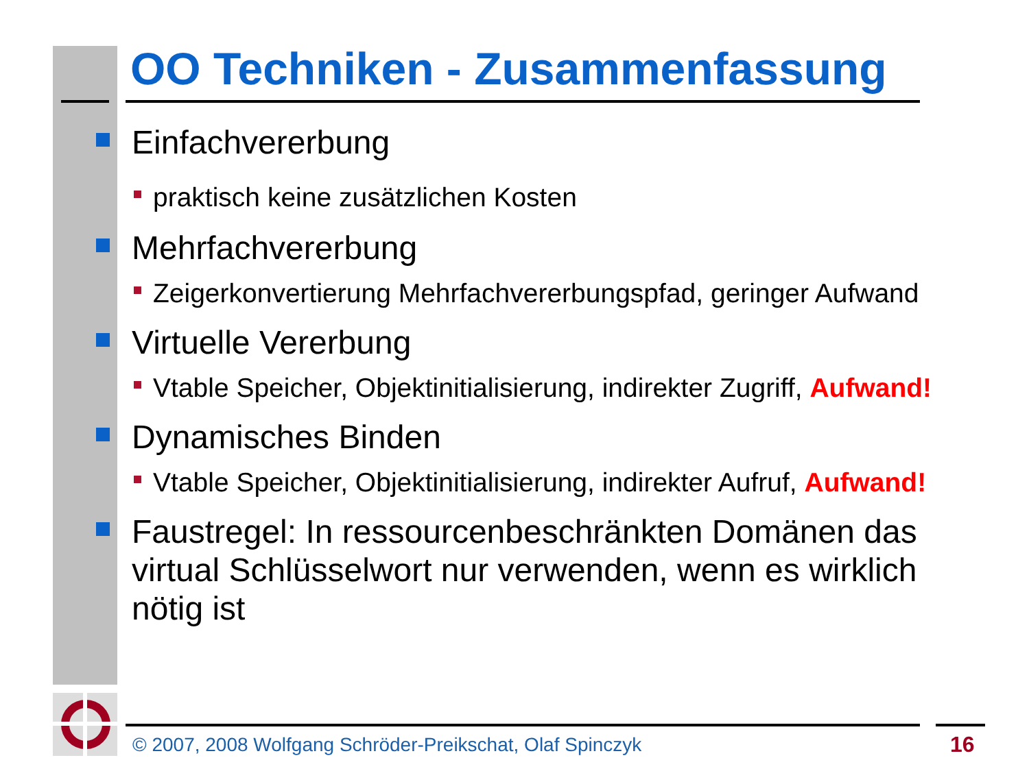OO Techniken - Zusammenfassung
Einfachvererbung
praktisch keine zusätzlichen Kosten
Mehrfachvererbung
Zeigerkonvertierung Mehrfachvererbungspfad, geringer Aufwand
Virtuelle Vererbung
Vtable Speicher, Objektinitialisierung, indirekter Zugriff, Aufwand!
Dynamisches Binden
Vtable Speicher, Objektinitialisierung, indirekter Aufruf, Aufwand!
Faustregel: In ressourcenbeschränkten Domänen das
virtual Schlüsselwort nur verwenden, wenn es wirklich
nötig ist
© 2007, 2008 Wolfgang Schröder-Preikschat, Olaf Spinczyk
16